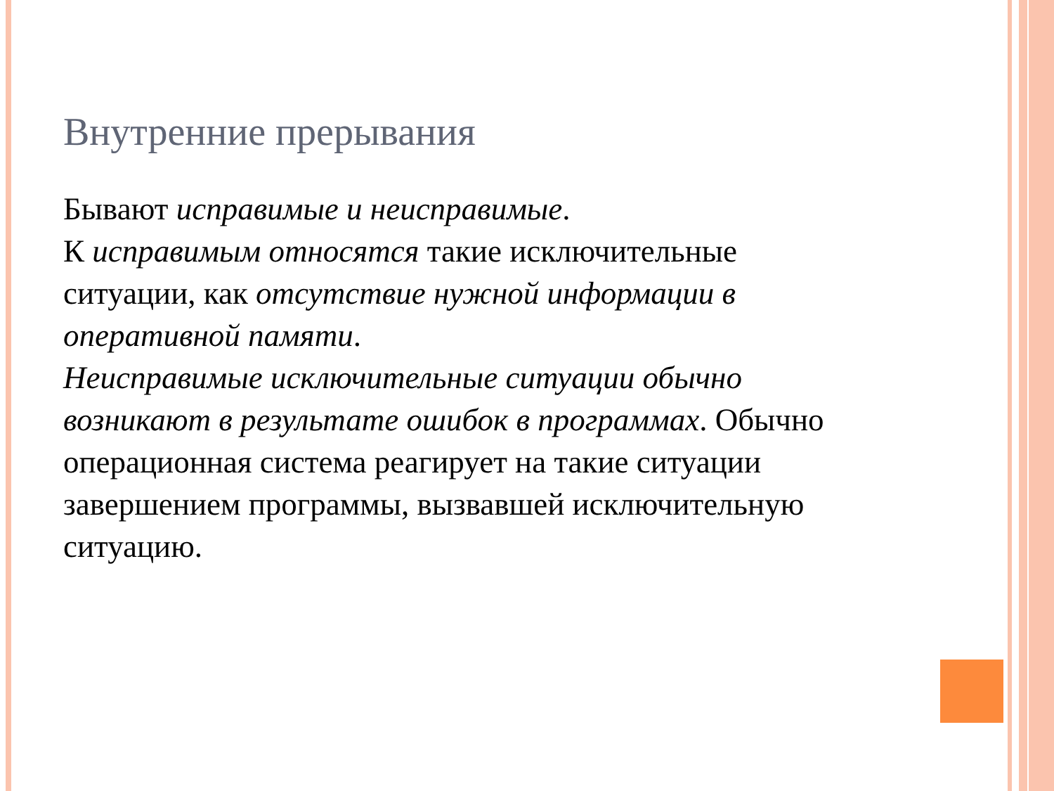Внутренние прерывания
Бывают исправимые и неисправимые.
К исправимым относятся такие исключительные ситуации, как отсутствие нужной информации в оперативной памяти.
Неисправимые исключительные ситуации обычно возникают в результате ошибок в программах. Обычно операционная система реагирует на такие ситуации завершением программы, вызвавшей исключительную ситуацию.